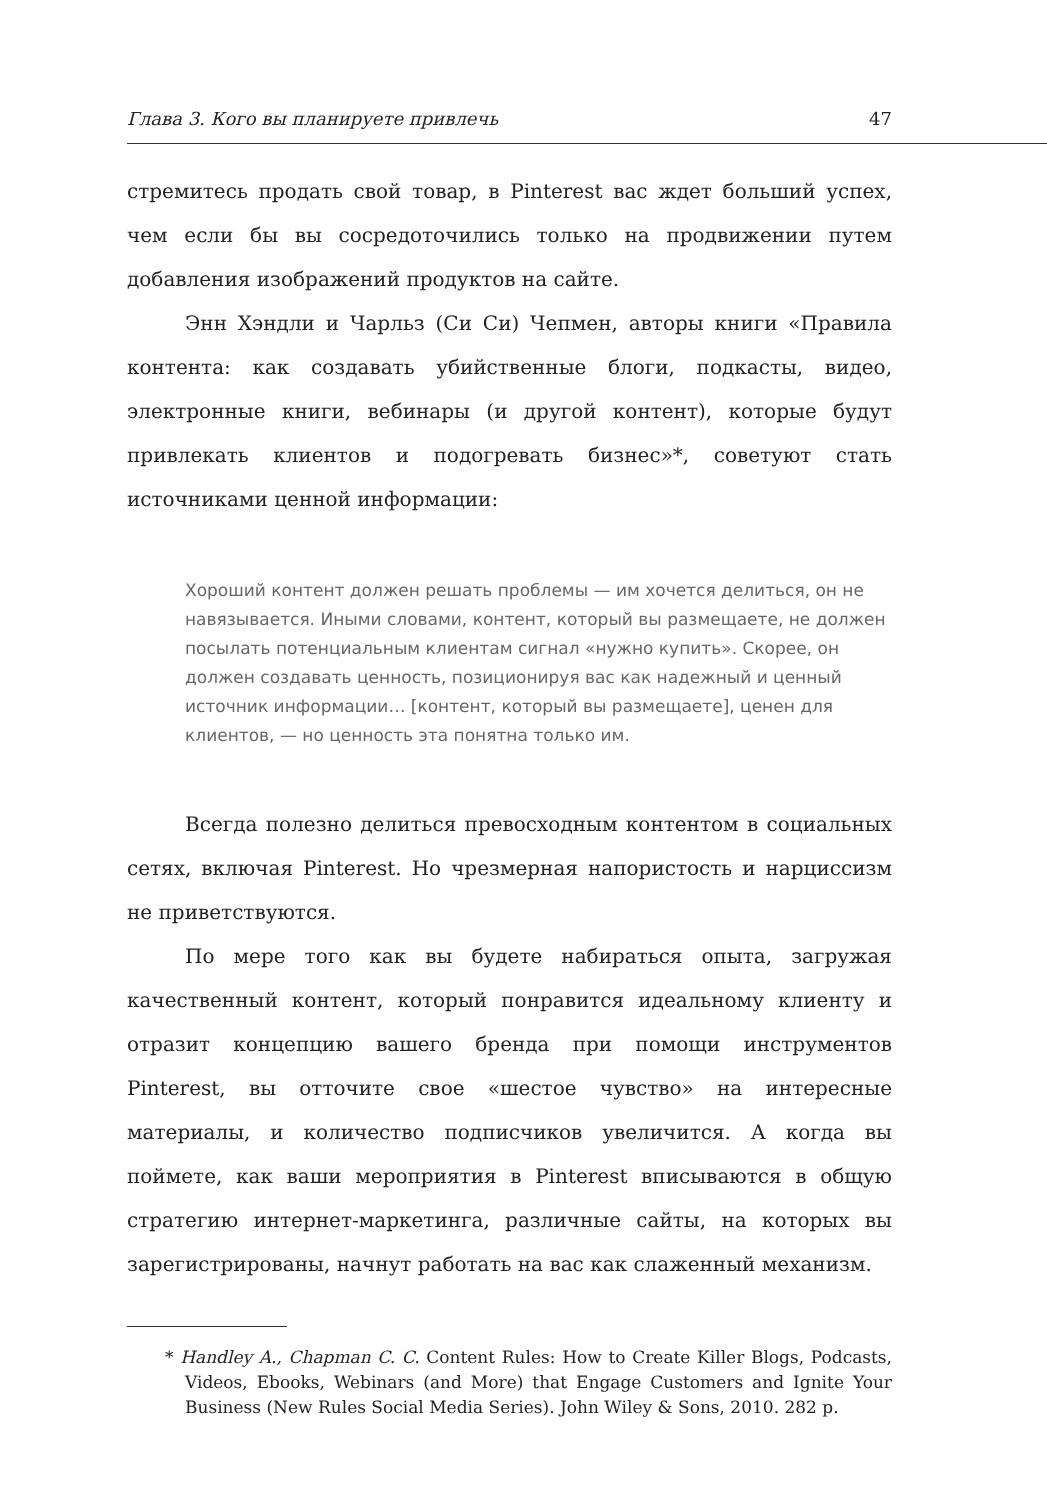Глава 3. Кого вы планируете привлечь 47
стремитесь продать свой товар, в Pinterest вас ждет больший успех, чем если бы вы сосредоточились только на продвижении путем добавления изображений продуктов на сайте.
Энн Хэндли и Чарльз (Си Си) Чепмен, авторы книги «Правила контента: как создавать убийственные блоги, подкасты, видео, электронные книги, вебинары (и другой контент), которые будут привлекать клиентов и подогревать бизнес»*, советуют стать источниками ценной информации:
Хороший контент должен решать проблемы — им хочется делиться, он не навязывается. Иными словами, контент, который вы размещаете, не должен посылать потенциальным клиентам сигнал «нужно купить». Скорее, он должен создавать ценность, позиционируя вас как надежный и ценный источник информации… [контент, который вы размещаете], ценен для клиентов, — но ценность эта понятна только им.
Всегда полезно делиться превосходным контентом в социальных сетях, включая Pinterest. Но чрезмерная напористость и нарциссизм не приветствуются.
По мере того как вы будете набираться опыта, загружая качественный контент, который понравится идеальному клиенту и отразит концепцию вашего бренда при помощи инструментов Pinterest, вы отточите свое «шестое чувство» на интересные материалы, и количество подписчиков увеличится. А когда вы поймете, как ваши мероприятия в Pinterest вписываются в общую стратегию интернет-маркетинга, различные сайты, на которых вы зарегистрированы, начнут работать на вас как слаженный механизм.
* Handley A., Chapman C. C. Content Rules: How to Create Killer Blogs, Podcasts, Videos, Ebooks, Webinars (and More) that Engage Customers and Ignite Your Business (New Rules Social Media Series). John Wiley & Sons, 2010. 282 p.